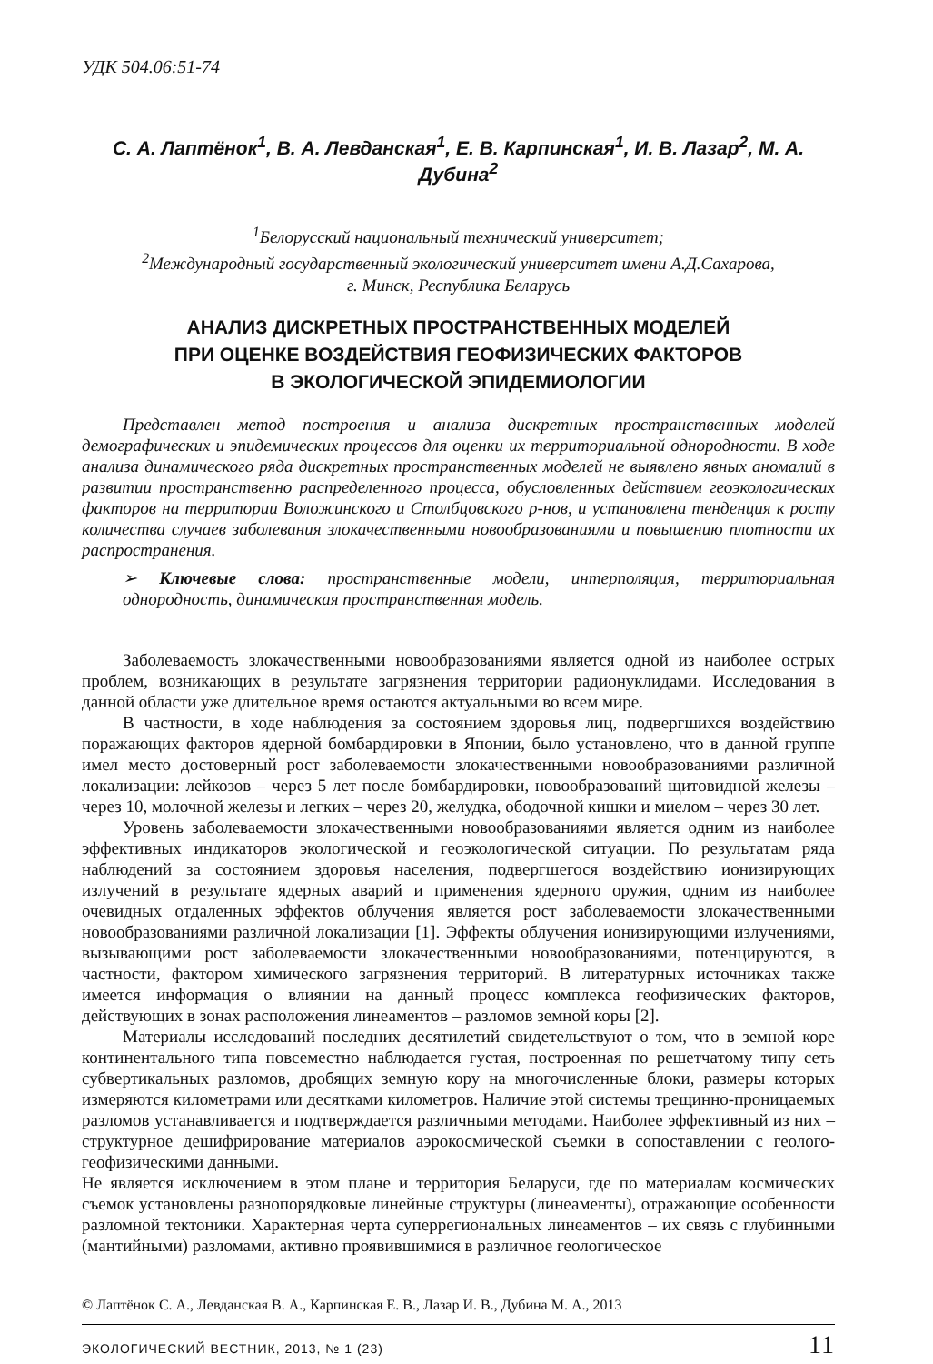УДК 504.06:51-74
С. А. Лаптёнок<sup>1</sup>, В. А. Левданская<sup>1</sup>, Е. В. Карпинская<sup>1</sup>, И. В. Лазар<sup>2</sup>, М. А. Дубина<sup>2</sup>
<sup>1</sup> Белорусский национальный технический университет;
<sup>2</sup> Международный государственный экологический университет имени А.Д.Сахарова,
г. Минск, Республика Беларусь
АНАЛИЗ ДИСКРЕТНЫХ ПРОСТРАНСТВЕННЫХ МОДЕЛЕЙ
ПРИ ОЦЕНКЕ ВОЗДЕЙСТВИЯ ГЕОФИЗИЧЕСКИХ ФАКТОРОВ
В ЭКОЛОГИЧЕСКОЙ ЭПИДЕМИОЛОГИИ
Представлен метод построения и анализа дискретных пространственных моделей демографических и эпидемических процессов для оценки их территориальной однородности. В ходе анализа динамического ряда дискретных пространственных моделей не выявлено явных аномалий в развитии пространственно распределенного процесса, обусловленных действием геоэкологических факторов на территории Воложинского и Столбцовского р-нов, и установлена тенденция к росту количества случаев заболевания злокачественными новообразованиями и повышению плотности их распространения.
➢ Ключевые слова: пространственные модели, интерполяция, территориальная однородность, динамическая пространственная модель.
Заболеваемость злокачественными новообразованиями является одной из наиболее острых проблем, возникающих в результате загрязнения территории радионуклидами. Исследования в данной области уже длительное время остаются актуальными во всем мире.
В частности, в ходе наблюдения за состоянием здоровья лиц, подвергшихся воздействию поражающих факторов ядерной бомбардировки в Японии, было установлено, что в данной группе имел место достоверный рост заболеваемости злокачественными новообразованиями различной локализации: лейкозов – через 5 лет после бомбардировки, новообразований щитовидной железы – через 10, молочной железы и легких – через 20, желудка, ободочной кишки и миелом – через 30 лет.
Уровень заболеваемости злокачественными новообразованиями является одним из наиболее эффективных индикаторов экологической и геоэкологической ситуации. По результатам ряда наблюдений за состоянием здоровья населения, подвергшегося воздействию ионизирующих излучений в результате ядерных аварий и применения ядерного оружия, одним из наиболее очевидных отдаленных эффектов облучения является рост заболеваемости злокачественными новообразованиями различной локализации [1]. Эффекты облучения ионизирующими излучениями, вызывающими рост заболеваемости злокачественными новообразованиями, потенцируются, в частности, фактором химического загрязнения территорий. В литературных источниках также имеется информация о влиянии на данный процесс комплекса геофизических факторов, действующих в зонах расположения линеаментов – разломов земной коры [2].
Материалы исследований последних десятилетий свидетельствуют о том, что в земной коре континентального типа повсеместно наблюдается густая, построенная по решетчатому типу сеть субвертикальных разломов, дробящих земную кору на многочисленные блоки, размеры которых измеряются километрами или десятками километров. Наличие этой системы трещинно-проницаемых разломов устанавливается и подтверждается различными методами. Наиболее эффективный из них – структурное дешифрирование материалов аэрокосмической съемки в сопоставлении с геолого-геофизическими данными.
Не является исключением в этом плане и территория Беларуси, где по материалам космических съемок установлены разнопорядковые линейные структуры (линеаменты), отражающие особенности разломной тектоники. Характерная черта суперрегиональных линеаментов – их связь с глубинными (мантийными) разломами, активно проявившимися в различное геологическое
© Лаптёнок С. А., Левданская В. А., Карпинская Е. В., Лазар И. В., Дубина М. А., 2013
ЭКОЛОГИЧЕСКИЙ ВЕСТНИК, 2013, № 1 (23) 11